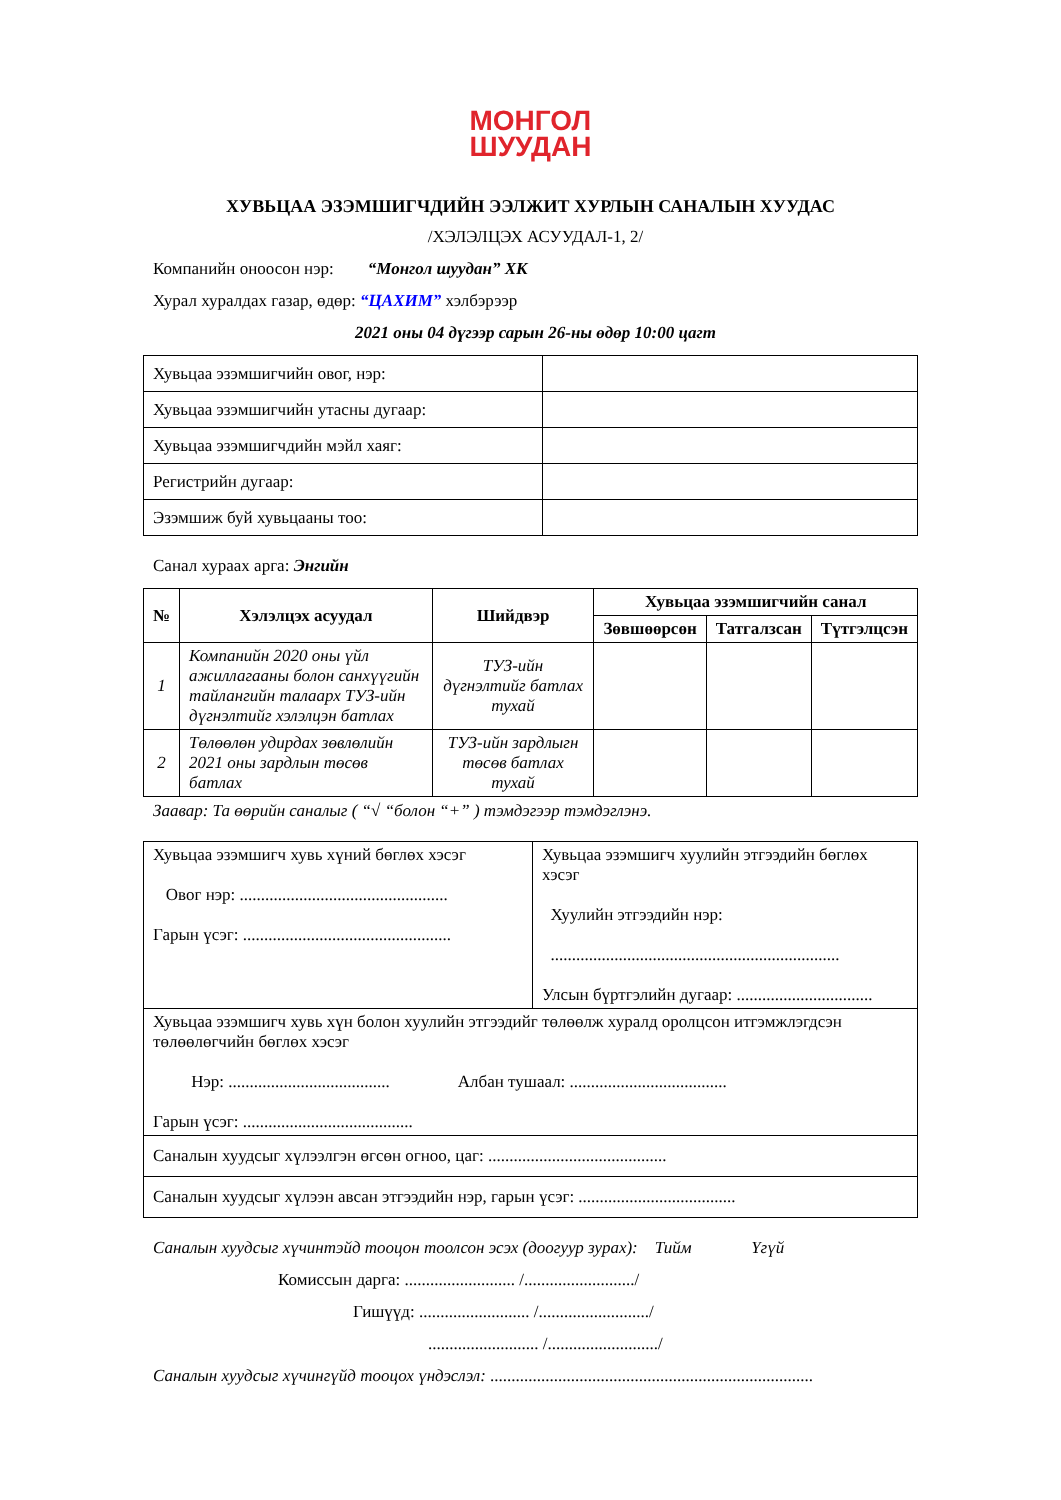МОНГОЛ
ШУУДАН
ХУВЬЦАА ЭЗЭМШИГЧДИЙН ЭЭЛЖИТ ХУРЛЫН САНАЛЫН ХУУДАС
/ХЭЛЭЛЦЭХ АСУУДАЛ-1, 2/
Компанийн оноосон нэр: “Монгол шуудан” ХК
Хурал хуралдах газар, өдөр: “ЦАХИМ” хэлбэрээр
2021 оны 04 дүгээр сарын 26-ны өдөр 10:00 цагт
| Хувьцаа эзэмшигчийн овог, нэр: | |
| Хувьцаа эзэмшигчийн утасны дугаар: | |
| Хувьцаа эзэмшигчдийн мэйл хаяг: | |
| Регистрийн дугаар: | |
| Эзэмшиж буй хувьцааны тоо: | |
Санал хураах арга: Энгийн
| № | Хэлэлцэх асуудал | Шийдвэр | Хувьцаа эзэмшигчийн санал | | |
| --- | --- | --- | --- | --- | --- |
| | | | Зөвшөөрсөн | Татгалзсан | Түтгэлцсэн |
| 1 | Компанийн 2020 оны үйл ажиллагааны болон санхүүгийн тайлангийн талаарх ТУЗ-ийн дүгнэлтийг хэлэлцэн батлах | ТУЗ-ийн дүгнэлтийг батлах тухай | | | |
| 2 | Төлөөлөн удирдах зөвлөлийн 2021 оны зардлын төсөв батлах | ТУЗ-ийн зардлыгн төсөв батлах тухай | | | |
Заавар: Та өөрийн саналыг ( “√ “болон “+” ) тэмдэгээр тэмдэглэнэ.
| Хувьцаа эзэмшигч хувь хүний бөглөх хэсэг Овог нэр: ................................................. Гарын үсэг: ................................................. | Хувьцаа эзэмшигч хуулийн этгээдийн бөглөх хэсэг Хуулийн этгээдийн нэр: .................................................................... Улсын бүртгэлийн дугаар: ................................ |
| Хувьцаа эзэмшигч хувь хүн болон хуулийн этгээдийг төлөөлж хуралд оролцсон итгэмжлэгдсэн төлөөлөгчийн бөглөх хэсэг Нэр: ...................................... Албан тушаал: ..................................... Гарын үсэг: ........................................ | |
| Саналын хуудсыг хүлээлгэн өгсөн огноо, цаг: .......................................... | |
| Саналын хуудсыг хүлээн авсан этгээдийн нэр, гарын үсэг: ..................................... | |
Саналын хуудсыг хүчинтэйд тооцон тоолсон эсэх (доогуур зурах): Тийм Үгүй
Комиссын дарга: .......................... /........................../
Гишүүд: .......................... /........................../
.......................... /........................../
Саналын хуудсыг хүчингүйд тооцох үндэслэл: ............................................................................